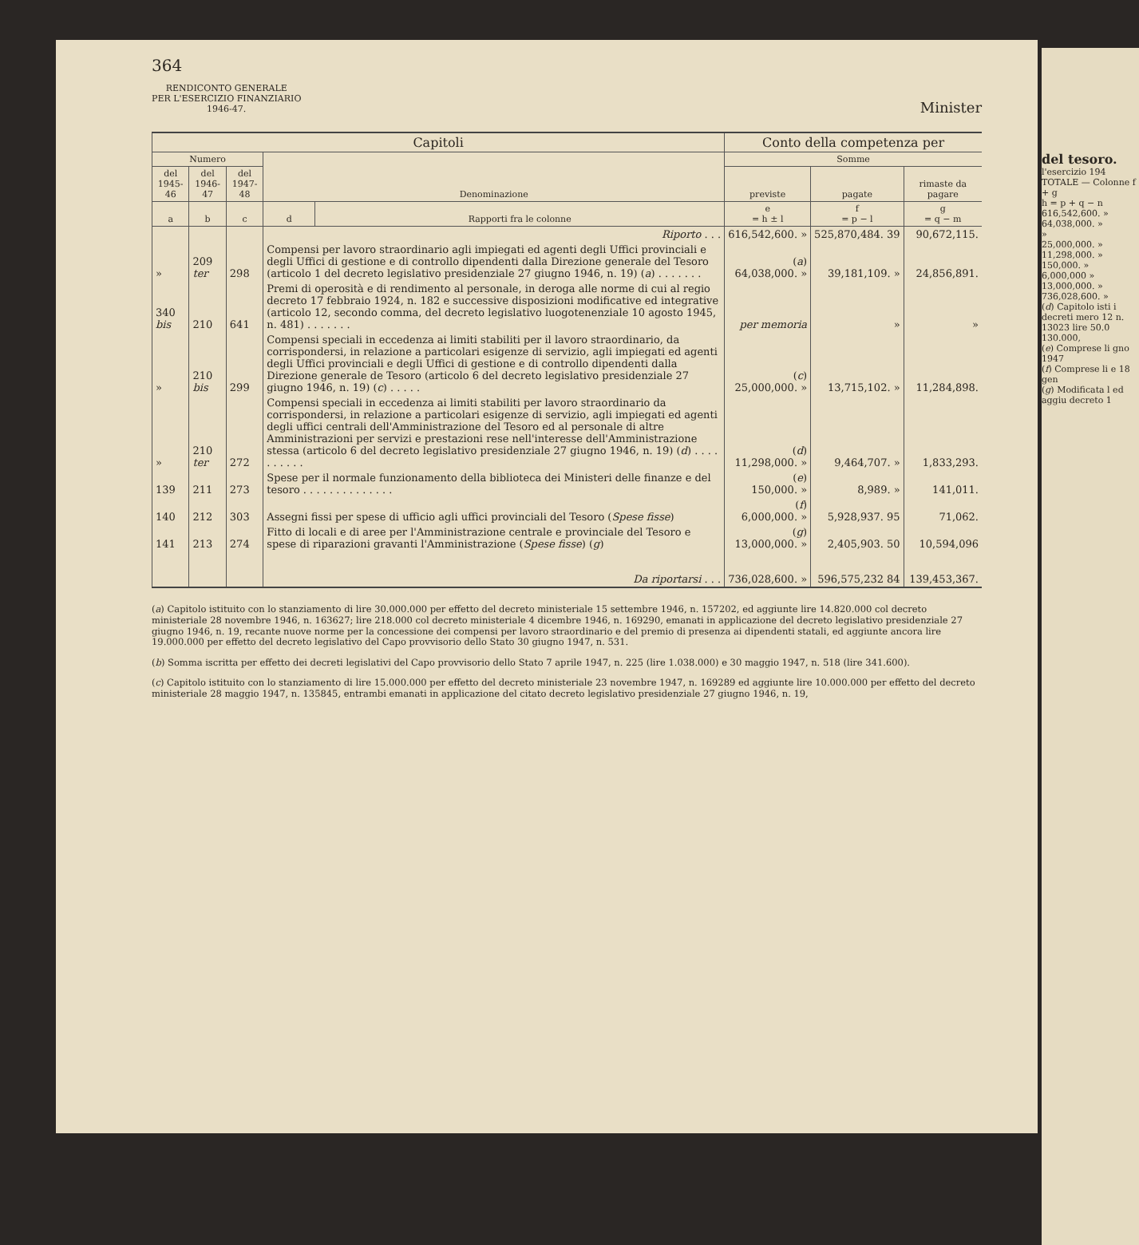364
RENDICONTO GENERALE
PER L'ESERCIZIO FINANZIARIO
1946-47.
Minister
| Capitoli | | | | | Conto della competenza per | | |
| --- | --- | --- | --- | --- | --- | --- | --- |
| Numero | | | Denominazione | | Somme | | |
| del 1945-46 | del 1946-47 | del 1947-48 | | | previste | pagate | rimaste da pagare |
| a | b | c | d | Rapporti fra le colonne | e = h ± l | f = p − l | g = q − m |
| | | | Riporto . . . | | 616,542,600. » | 525,870,484. 39 | 90,672,115. |
| » | 209 ter | 298 | Compensi per lavoro straordinario agli impiegati ed agenti degli Uffici provinciali e degli Uffici di gestione e di controllo dipendenti dalla Direzione generale del Tesoro (articolo 1 del decreto legislativo presidenziale 27 giugno 1946, n. 19) ( a ) . . . . . . . | | ( a ) 64,038,000. » | 39,181,109. » | 24,856,891. |
| 340 bis | 210 | 641 | Premi di operosità e di rendimento al personale, in deroga alle norme di cui al regio decreto 17 febbraio 1924, n. 182 e successive disposizioni modificative ed integrative (articolo 12, secondo comma, del decreto legislativo luogotenenziale 10 agosto 1945, n. 481) . . . . . . . | | per memoria | » | » |
| » | 210 bis | 299 | Compensi speciali in eccedenza ai limiti stabiliti per il lavoro straordinario, da corrispondersi, in relazione a particolari esigenze di servizio, agli impiegati ed agenti degli Uffici provinciali e degli Uffici di gestione e di controllo dipendenti dalla Direzione generale de Tesoro (articolo 6 del decreto legislativo presidenziale 27 giugno 1946, n. 19) ( c ) . . . . . | | ( c ) 25,000,000. » | 13,715,102. » | 11,284,898. |
| » | 210 ter | 272 | Compensi speciali in eccedenza ai limiti stabiliti per lavoro straordinario da corrispondersi, in relazione a particolari esigenze di servizio, agli impiegati ed agenti degli uffici centrali dell'Amministrazione del Tesoro ed al personale di altre Amministrazioni per servizi e prestazioni rese nell'interesse dell'Amministrazione stessa (articolo 6 del decreto legislativo presidenziale 27 giugno 1946, n. 19) ( d ) . . . . . . . . . . | | ( d ) 11,298,000. » | 9,464,707. » | 1,833,293. |
| 139 | 211 | 273 | Spese per il normale funzionamento della biblioteca dei Ministeri delle finanze e del tesoro . . . . . . . . . . . . . . | | ( e ) 150,000. » | 8,989. » | 141,011. |
| 140 | 212 | 303 | Assegni fissi per spese di ufficio agli uffici provinciali del Tesoro ( Spese fisse ) | | ( f ) 6,000,000. » | 5,928,937. 95 | 71,062. |
| 141 | 213 | 274 | Fitto di locali e di aree per l'Amministrazione centrale e provinciale del Tesoro e spese di riparazioni gravanti l'Amministrazione ( Spese fisse ) ( g ) | | ( g ) 13,000,000. » | 2,405,903. 50 | 10,594,096 |
| | | | Da riportarsi . . . | | 736,028,600. » | 596,575,232 84 | 139,453,367. |
(a) Capitolo istituito con lo stanziamento di lire 30.000.000 per effetto del decreto ministeriale 15 settembre 1946, n. 157202, ed aggiunte lire 14.820.000 col decreto ministeriale 28 novembre 1946, n. 163627; lire 218.000 col decreto ministeriale 4 dicembre 1946, n. 169290, emanati in applicazione del decreto legislativo presidenziale 27 giugno 1946, n. 19, recante nuove norme per la concessione dei compensi per lavoro straordinario e del premio di presenza ai dipendenti statali, ed aggiunte ancora lire 19.000.000 per effetto del decreto legislativo del Capo provvisorio dello Stato 30 giugno 1947, n. 531.
(b) Somma iscritta per effetto dei decreti legislativi del Capo provvisorio dello Stato 7 aprile 1947, n. 225 (lire 1.038.000) e 30 maggio 1947, n. 518 (lire 341.600).
(c) Capitolo istituito con lo stanziamento di lire 15.000.000 per effetto del decreto ministeriale 23 novembre 1947, n. 169289 ed aggiunte lire 10.000.000 per effetto del decreto ministeriale 28 maggio 1947, n. 135845, entrambi emanati in applicazione del citato decreto legislativo presidenziale 27 giugno 1946, n. 19,
del tesoro.
l'esercizio 194
TOTALE — Colonne f + g
h = p + q − n
616,542,600. »
64,038,000. »
»
25,000,000. »
11,298,000. »
150,000. »
6,000,000 »
13,000,000. »
736,028,600. »
(d) Capitolo isti i decreti mero 12 n. 13023 lire 50.0 130.000,
(e) Comprese li gno 1947
(f) Comprese li e 18 gen
(g) Modificata l ed aggiu decreto 1